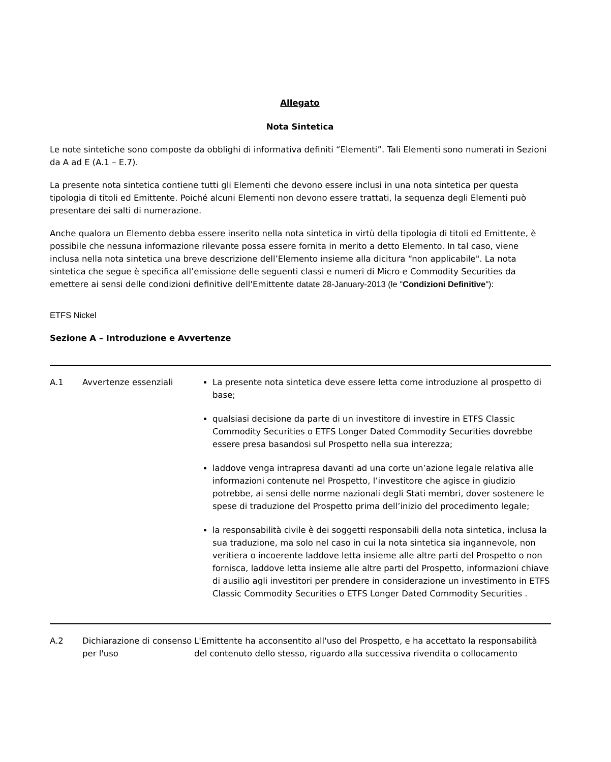Allegato
Nota Sintetica
Le note sintetiche sono composte da obblighi di informativa definiti “Elementi”. Tali Elementi sono numerati in Sezioni da A ad E (A.1 – E.7).
La presente nota sintetica contiene tutti gli Elementi che devono essere inclusi in una nota sintetica per questa tipologia di titoli ed Emittente. Poiché alcuni Elementi non devono essere trattati, la sequenza degli Elementi può presentare dei salti di numerazione.
Anche qualora un Elemento debba essere inserito nella nota sintetica in virtù della tipologia di titoli ed Emittente, è possibile che nessuna informazione rilevante possa essere fornita in merito a detto Elemento. In tal caso, viene inclusa nella nota sintetica una breve descrizione dell’Elemento insieme alla dicitura “non applicabile". La nota sintetica che segue è specifica all’emissione delle seguenti classi e numeri di Micro e Commodity Securities da emettere ai sensi delle condizioni definitive dell'Emittente datate 28-January-2013 (le "Condizioni Definitive"):
ETFS Nickel
Sezione A – Introduzione e Avvertenze
| A.1 | Avvertenze essenziali | La presente nota sintetica deve essere letta come introduzione al prospetto di base; qualsiasi decisione da parte di un investitore di investire in ETFS Classic Commodity Securities o ETFS Longer Dated Commodity Securities dovrebbe essere presa basandosi sul Prospetto nella sua interezza; laddove venga intrapresa davanti ad una corte un’azione legale relativa alle informazioni contenute nel Prospetto, l’investitore che agisce in giudizio potrebbe, ai sensi delle norme nazionali degli Stati membri, dover sostenere le spese di traduzione del Prospetto prima dell’inizio del procedimento legale; la responsabilità civile è dei soggetti responsabili della nota sintetica, inclusa la sua traduzione, ma solo nel caso in cui la nota sintetica sia ingannevole, non veritiera o incoerente laddove letta insieme alle altre parti del Prospetto o non fornisca, laddove letta insieme alle altre parti del Prospetto, informazioni chiave di ausilio agli investitori per prendere in considerazione un investimento in ETFS Classic Commodity Securities o ETFS Longer Dated Commodity Securities . |
| A.2 | Dichiarazione di consenso per l'uso | L'Emittente ha acconsentito all'uso del Prospetto, e ha accettato la responsabilità del contenuto dello stesso, riguardo alla successiva rivendita o collocamento |